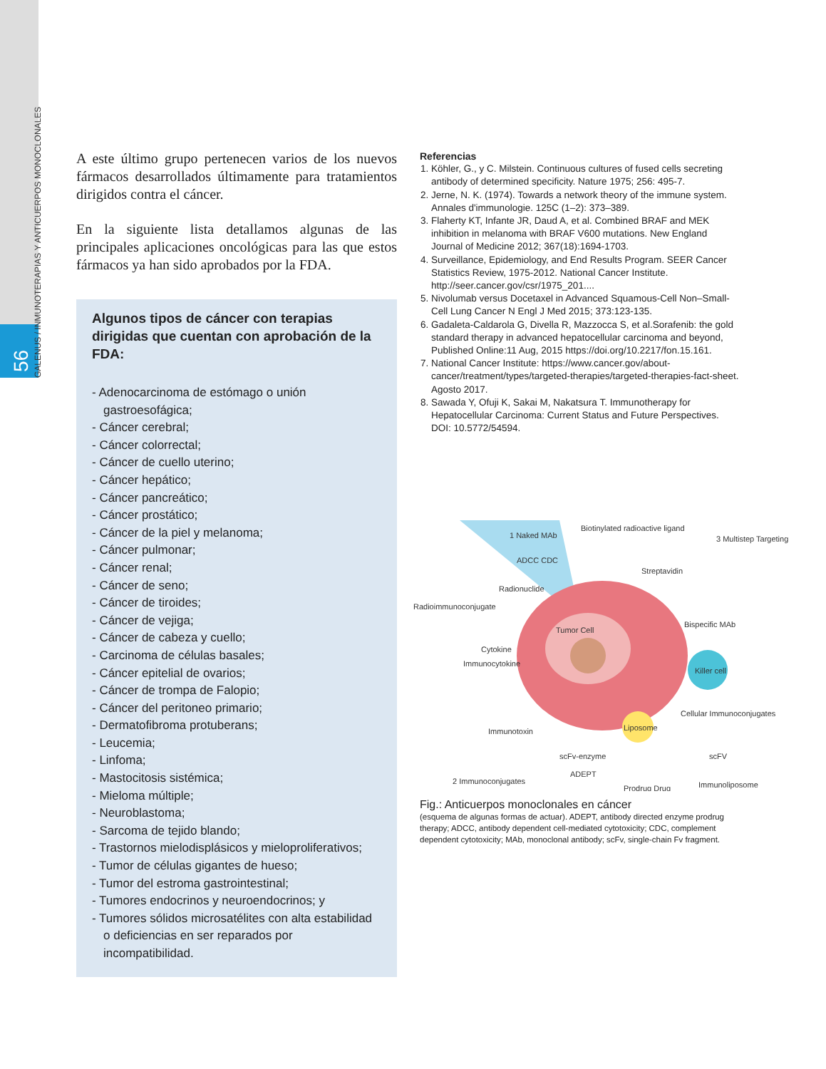56
GALENUS / INMUNOTERAPIAS Y ANTICUERPOS MONOCLONALES
A este último grupo pertenecen varios de los nuevos fármacos desarrollados últimamente para tratamientos dirigidos contra el cáncer.
En la siguiente lista detallamos algunas de las principales aplicaciones oncológicas para las que estos fármacos ya han sido aprobados por la FDA.
Algunos tipos de cáncer con terapias dirigidas que cuentan con aprobación de la FDA:
- Adenocarcinoma de estómago o unión gastroesofágica;
- Cáncer cerebral;
- Cáncer colorrectal;
- Cáncer de cuello uterino;
- Cáncer hepático;
- Cáncer pancreático;
- Cáncer prostático;
- Cáncer de la piel y melanoma;
- Cáncer pulmonar;
- Cáncer renal;
- Cáncer de seno;
- Cáncer de tiroides;
- Cáncer de vejiga;
- Cáncer de cabeza y cuello;
- Carcinoma de células basales;
- Cáncer epitelial de ovarios;
- Cáncer de trompa de Falopio;
- Cáncer del peritoneo primario;
- Dermatofibroma protuberans;
- Leucemia;
- Linfoma;
- Mastocitosis sistémica;
- Mieloma múltiple;
- Neuroblastoma;
- Sarcoma de tejido blando;
- Trastornos mielodisplásicos y mieloproliferativos;
- Tumor de células gigantes de hueso;
- Tumor del estroma gastrointestinal;
- Tumores endocrinos y neuroendocrinos; y
- Tumores sólidos microsatélites con alta estabilidad o deficiencias en ser reparados por incompatibilidad.
Referencias
1. Köhler, G., y C. Milstein. Continuous cultures of fused cells secreting antibody of determined specificity. Nature 1975; 256: 495-7.
2. Jerne, N. K. (1974). Towards a network theory of the immune system. Annales d'immunologie. 125C (1–2): 373–389.
3. Flaherty KT, Infante JR, Daud A, et al. Combined BRAF and MEK inhibition in melanoma with BRAF V600 mutations. New England Journal of Medicine 2012; 367(18):1694-1703.
4. Surveillance, Epidemiology, and End Results Program. SEER Cancer Statistics Review, 1975-2012. National Cancer Institute. http://seer.cancer.gov/csr/1975_201....
5. Nivolumab versus Docetaxel in Advanced Squamous-Cell Non–Small-Cell Lung Cancer N Engl J Med 2015; 373:123-135.
6. Gadaleta-Caldarola G, Divella R, Mazzocca S, et al.Sorafenib: the gold standard therapy in advanced hepatocellular carcinoma and beyond, Published Online:11 Aug, 2015 https://doi.org/10.2217/fon.15.161.
7. National Cancer Institute: https://www.cancer.gov/about-cancer/treatment/types/targeted-therapies/targeted-therapies-fact-sheet. Agosto 2017.
8. Sawada Y, Ofuji K, Sakai M, Nakatsura T. Immunotherapy for Hepatocellular Carcinoma: Current Status and Future Perspectives. DOI: 10.5772/54594.
1 Naked MAb
Biotinylated radioactive ligand
3 Multistep Targeting
ADCC CDC
Streptavidin
Radioimmunoconjugate
Radionuclide
Tumor Cell
Bispecific MAb
Cytokine
Immunocytokine
Killer cell
Cellular Immunoconjugates
Immunotoxin
Liposome
scFv-enzyme
scFV
ADEPT
Prodrug Drug
2 Immunoconjugates
Immunoliposome
Fig.: Anticuerpos monoclonales en cáncer
(esquema de algunas formas de actuar). ADEPT, antibody directed enzyme prodrug therapy; ADCC, antibody dependent cell-mediated cytotoxicity; CDC, complement dependent cytotoxicity; MAb, monoclonal antibody; scFv, single-chain Fv fragment.